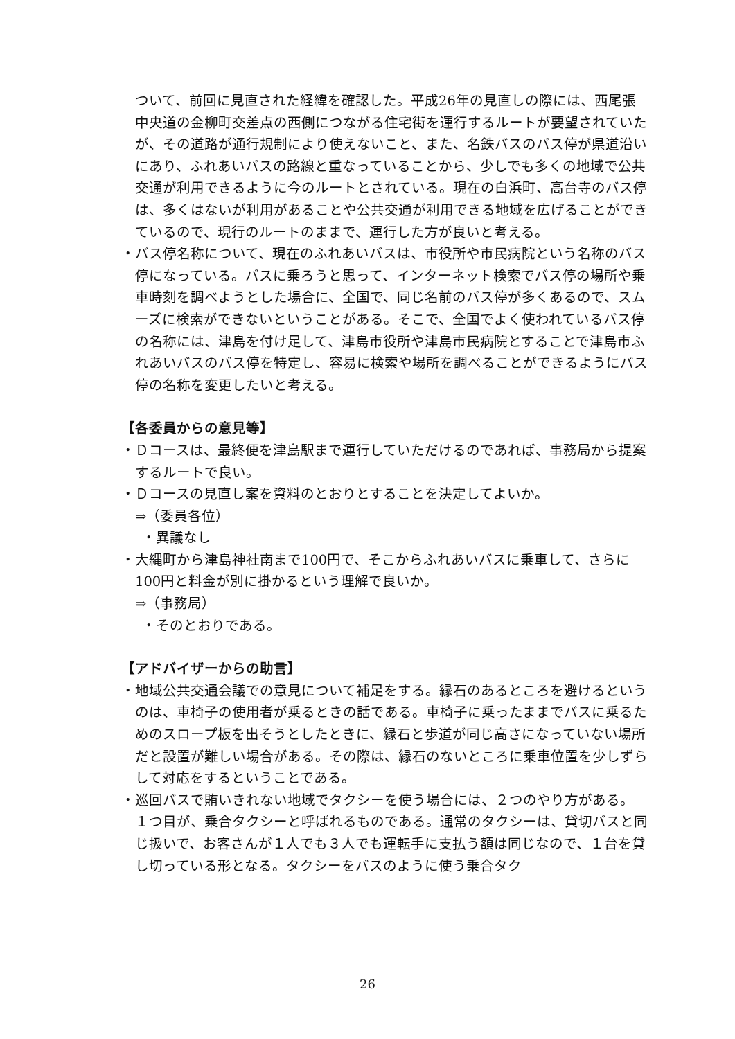ついて、前回に見直された経緯を確認した。平成26年の見直しの際には、西尾張中央道の金柳町交差点の西側につながる住宅街を運行するルートが要望されていたが、その道路が通行規制により使えないこと、また、名鉄バスのバス停が県道沿いにあり、ふれあいバスの路線と重なっていることから、少しでも多くの地域で公共交通が利用できるように今のルートとされている。現在の白浜町、高台寺のバス停は、多くはないが利用があることや公共交通が利用できる地域を広げることができているので、現行のルートのままで、運行した方が良いと考える。
・バス停名称について、現在のふれあいバスは、市役所や市民病院という名称のバス停になっている。バスに乗ろうと思って、インターネット検索でバス停の場所や乗車時刻を調べようとした場合に、全国で、同じ名前のバス停が多くあるので、スムーズに検索ができないということがある。そこで、全国でよく使われているバス停の名称には、津島を付け足して、津島市役所や津島市民病院とすることで津島市ふれあいバスのバス停を特定し、容易に検索や場所を調べることができるようにバス停の名称を変更したいと考える。
【各委員からの意見等】
・Ｄコースは、最終便を津島駅まで運行していただけるのであれば、事務局から提案するルートで良い。
・Ｄコースの見直し案を資料のとおりとすることを決定してよいか。
⇒（委員各位）
・異議なし
・大縄町から津島神社南まで100円で、そこからふれあいバスに乗車して、さらに100円と料金が別に掛かるという理解で良いか。
⇒（事務局）
・そのとおりである。
【アドバイザーからの助言】
・地域公共交通会議での意見について補足をする。縁石のあるところを避けるというのは、車椅子の使用者が乗るときの話である。車椅子に乗ったままでバスに乗るためのスロープ板を出そうとしたときに、縁石と歩道が同じ高さになっていない場所だと設置が難しい場合がある。その際は、縁石のないところに乗車位置を少しずらして対応をするということである。
・巡回バスで賄いきれない地域でタクシーを使う場合には、２つのやり方がある。
１つ目が、乗合タクシーと呼ばれるものである。通常のタクシーは、貸切バスと同じ扱いで、お客さんが１人でも３人でも運転手に支払う額は同じなので、１台を貸し切っている形となる。タクシーをバスのように使う乗合タク
26